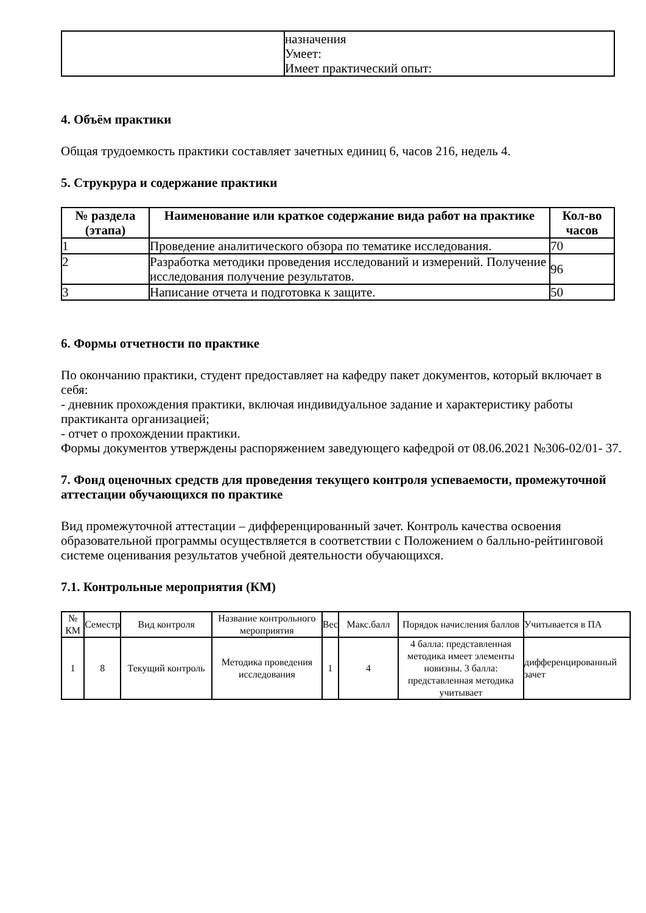| | назначения Умеет: Имеет практический опыт: |
4. Объём практики
Общая трудоемкость практики составляет зачетных единиц 6, часов 216, недель 4.
5. Струкрура и содержание практики
| № раздела (этапа) | Наименование или краткое содержание вида работ на практике | Кол-во часов |
| --- | --- | --- |
| 1 | Проведение аналитического обзора по тематике исследования. | 70 |
| 2 | Разработка методики проведения исследований и измерений. Получение исследования получение результатов. | 96 |
| 3 | Написание отчета и подготовка к защите. | 50 |
6. Формы отчетности по практике
По окончанию практики, студент предоставляет на кафедру пакет документов, который включает в себя:
- дневник прохождения практики, включая индивидуальное задание и характеристику работы практиканта организацией;
- отчет о прохождении практики.
Формы документов утверждены распоряжением заведующего кафедрой от 08.06.2021 №306-02/01- 37.
7. Фонд оценочных средств для проведения текущего контроля успеваемости, промежуточной аттестации обучающихся по практике
Вид промежуточной аттестации – дифференцированный зачет. Контроль качества освоения образовательной программы осуществляется в соответствии с Положением о балльно-рейтинговой системе оценивания результатов учебной деятельности обучающихся.
7.1. Контрольные мероприятия (КМ)
| № КМ | Семестр | Вид контроля | Название контрольного мероприятия | Вес | Макс.балл | Порядок начисления баллов | Учитывается в ПА |
| --- | --- | --- | --- | --- | --- | --- | --- |
| 1 | 8 | Текущий контроль | Методика проведения исследования | 1 | 4 | 4 балла: представленная методика имеет элементы новизны. 3 балла: представленная методика учитывает | дифференцированный зачет |